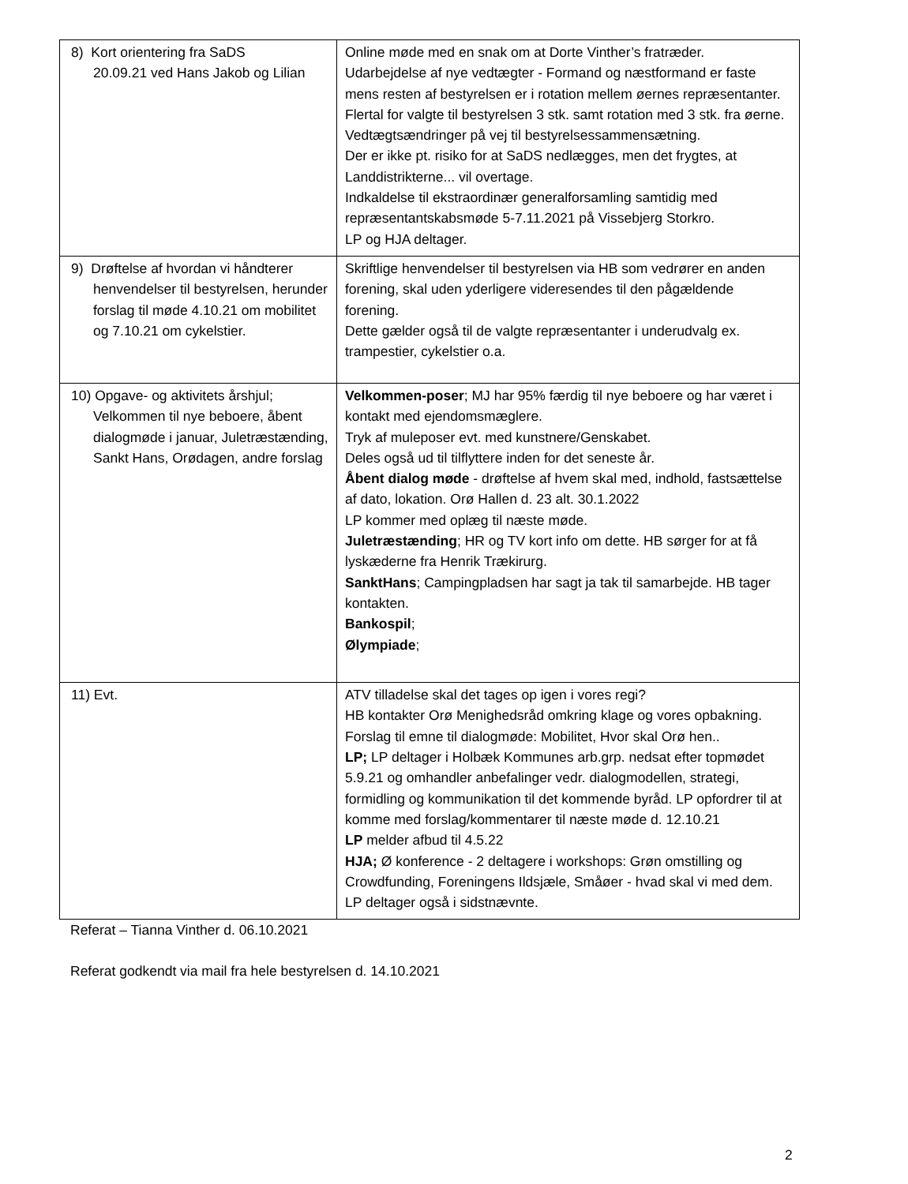| 8) Kort orientering fra SaDS 20.09.21 ved Hans Jakob og Lilian | Online møde med en snak om at Dorte Vinther’s fratræder. Udarbejdelse af nye vedtægter - Formand og næstformand er faste mens resten af bestyrelsen er i rotation mellem øernes repræsentanter. Flertal for valgte til bestyrelsen 3 stk. samt rotation med 3 stk. fra øerne. Vedtægtsændringer på vej til bestyrelsessammensætning. Der er ikke pt. risiko for at SaDS nedlægges, men det frygtes, at Landdistrikterne... vil overtage. Indkaldelse til ekstraordinær generalforsamling samtidig med repræsentantskabsmøde 5-7.11.2021 på Vissebjerg Storkro. LP og HJA deltager. |
| 9) Drøftelse af hvordan vi håndterer henvendelser til bestyrelsen, herunder forslag til møde 4.10.21 om mobilitet og 7.10.21 om cykelstier. | Skriftlige henvendelser til bestyrelsen via HB som vedrører en anden forening, skal uden yderligere videresendes til den pågældende forening. Dette gælder også til de valgte repræsentanter i underudvalg ex. trampestier, cykelstier o.a. |
| 10) Opgave- og aktivitets årshjul; Velkommen til nye beboere, åbent dialogmøde i januar, Juletræstænding, Sankt Hans, Orødagen, andre forslag | Velkommen-poser ; MJ har 95% færdig til nye beboere og har været i kontakt med ejendomsmæglere. Tryk af muleposer evt. med kunstnere/Genskabet. Deles også ud til tilflyttere inden for det seneste år. Åbent dialog møde - drøftelse af hvem skal med, indhold, fastsættelse af dato, lokation. Orø Hallen d. 23 alt. 30.1.2022 LP kommer med oplæg til næste møde. Juletræstænding ; HR og TV kort info om dette. HB sørger for at få lyskæderne fra Henrik Trækirurg. SanktHans ; Campingpladsen har sagt ja tak til samarbejde. HB tager kontakten. Bankospil ; Ølympiade ; |
| 11) Evt. | ATV tilladelse skal det tages op igen i vores regi? HB kontakter Orø Menighedsråd omkring klage og vores opbakning. Forslag til emne til dialogmøde: Mobilitet, Hvor skal Orø hen.. LP; LP deltager i Holbæk Kommunes arb.grp. nedsat efter topmødet 5.9.21 og omhandler anbefalinger vedr. dialogmodellen, strategi, formidling og kommunikation til det kommende byråd. LP opfordrer til at komme med forslag/kommentarer til næste møde d. 12.10.21 LP melder afbud til 4.5.22 HJA; Ø konference - 2 deltagere i workshops: Grøn omstilling og Crowdfunding, Foreningens Ildsjæle, Småøer - hvad skal vi med dem. LP deltager også i sidstnævnte. |
Referat – Tianna Vinther d. 06.10.2021
Referat godkendt via mail fra hele bestyrelsen d. 14.10.2021
2